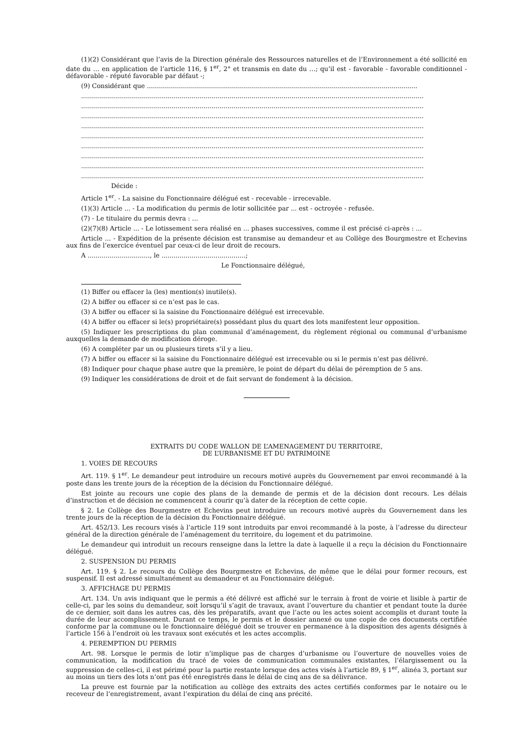(1)(2) Considérant que l’avis de la Direction générale des Ressources naturelles et de l’Environnement a été sollicité en date du … en application de l’article 116, § 1<sup>er</sup>, 2° et transmis en date du …; qu’il est - favorable - favorable conditionnel - défavorable - réputé favorable par défaut -;
(9) Considérant que .......................................................................................................................................
...........................................................................................................................................................................
...........................................................................................................................................................................
...........................................................................................................................................................................
...........................................................................................................................................................................
...........................................................................................................................................................................
...........................................................................................................................................................................
...........................................................................................................................................................................
...........................................................................................................................................................................
...........................................................................................................................................................................
Décide :
Article 1<sup>er</sup>. - La saisine du Fonctionnaire délégué est - recevable - irrecevable.
(1)(3) Article ... - La modification du permis de lotir sollicitée par ... est - octroyée - refusée.
(7) - Le titulaire du permis devra : ...
(2)(7)(8) Article ... - Le lotissement sera réalisé en ... phases successives, comme il est précisé ci-après : ...
Article ... - Expédition de la présente décision est transmise au demandeur et au Collège des Bourgmestre et Echevins aux fins de l’exercice éventuel par ceux-ci de leur droit de recours.
A ..............................., le ..........................................;
Le Fonctionnaire délégué,
(1) Biffer ou effacer la (les) mention(s) inutile(s).
(2) A biffer ou effacer si ce n’est pas le cas.
(3) A biffer ou effacer si la saisine du Fonctionnaire délégué est irrecevable.
(4) A biffer ou effacer si le(s) propriétaire(s) possédant plus du quart des lots manifestent leur opposition.
(5) Indiquer les prescriptions du plan communal d’aménagement, du règlement régional ou communal d’urbanisme auxquelles la demande de modification déroge.
(6) A compléter par un ou plusieurs tirets s’il y a lieu.
(7) A biffer ou effacer si la saisine du Fonctionnaire délégué est irrecevable ou si le permis n’est pas délivré.
(8) Indiquer pour chaque phase autre que la première, le point de départ du délai de péremption de 5 ans.
(9) Indiquer les considérations de droit et de fait servant de fondement à la décision.
EXTRAITS DU CODE WALLON DE L’AMENAGEMENT DU TERRITOIRE,
DE L’URBANISME ET DU PATRIMOINE
1. VOIES DE RECOURS
Art. 119. § 1<sup>er</sup>. Le demandeur peut introduire un recours motivé auprès du Gouvernement par envoi recommandé à la poste dans les trente jours de la réception de la décision du Fonctionnaire délégué.
Est jointe au recours une copie des plans de la demande de permis et de la décision dont recours. Les délais d’instruction et de décision ne commencent à courir qu’à dater de la réception de cette copie.
§ 2. Le Collège des Bourgmestre et Echevins peut introduire un recours motivé auprès du Gouvernement dans les trente jours de la réception de la décision du Fonctionnaire délégué.
Art. 452/13. Les recours visés à l’article 119 sont introduits par envoi recommandé à la poste, à l’adresse du directeur général de la direction générale de l’aménagement du territoire, du logement et du patrimoine.
Le demandeur qui introduit un recours renseigne dans la lettre la date à laquelle il a reçu la décision du Fonctionnaire délégué.
2. SUSPENSION DU PERMIS
Art. 119. § 2. Le recours du Collège des Bourgmestre et Echevins, de même que le délai pour former recours, est suspensif. Il est adressé simultanément au demandeur et au Fonctionnaire délégué.
3. AFFICHAGE DU PERMIS
Art. 134. Un avis indiquant que le permis a été délivré est affiché sur le terrain à front de voirie et lisible à partir de celle-ci, par les soins du demandeur, soit lorsqu’il s’agit de travaux, avant l’ouverture du chantier et pendant toute la durée de ce dernier, soit dans les autres cas, dès les préparatifs, avant que l’acte ou les actes soient accomplis et durant toute la durée de leur accomplissement. Durant ce temps, le permis et le dossier annexé ou une copie de ces documents certifiée conforme par la commune ou le fonctionnaire délégué doit se trouver en permanence à la disposition des agents désignés à l’article 156 à l’endroit où les travaux sont exécutés et les actes accomplis.
4. PEREMPTION DU PERMIS
Art. 98. Lorsque le permis de lotir n’implique pas de charges d’urbanisme ou l’ouverture de nouvelles voies de communication, la modification du tracé de voies de communication communales existantes, l’élargissement ou la suppression de celles-ci, il est périmé pour la partie restante lorsque des actes visés à l’article 89, § 1<sup>er</sup>, alinéa 3, portant sur au moins un tiers des lots n’ont pas été enregistrés dans le délai de cinq ans de sa délivrance.
La preuve est fournie par la notification au collège des extraits des actes certifiés conformes par le notaire ou le receveur de l’enregistrement, avant l’expiration du délai de cinq ans précité.